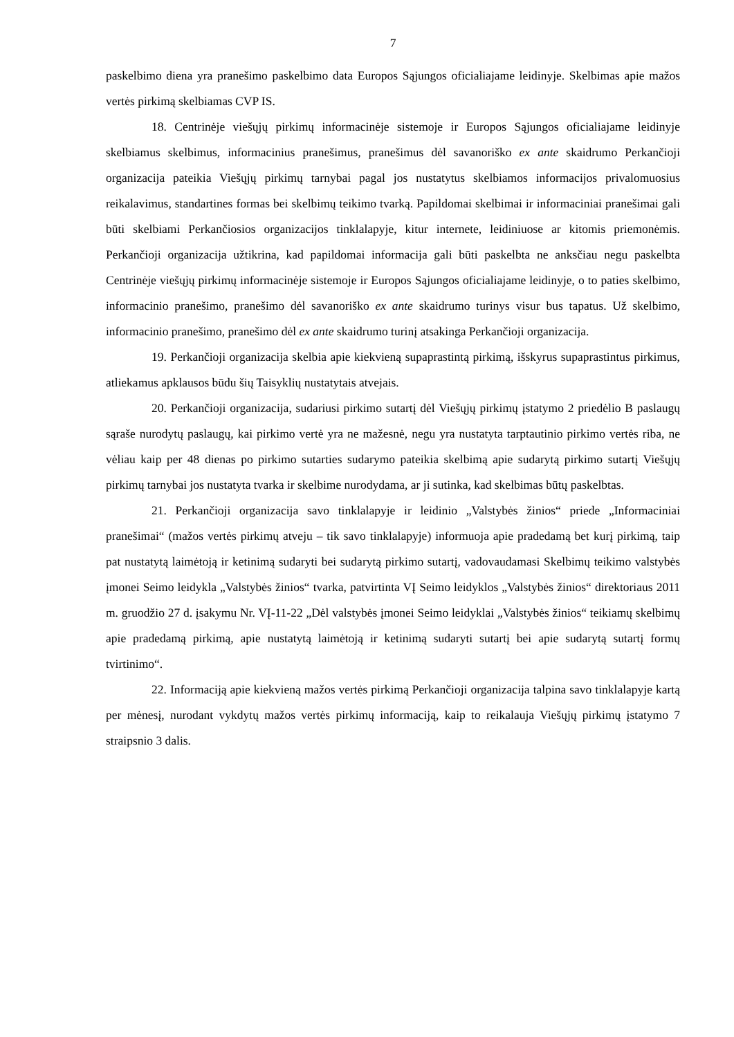7
paskelbimo diena yra pranešimo paskelbimo data Europos Sąjungos oficialiajame leidinyje. Skelbimas apie mažos vertės pirkimą skelbiamas CVP IS.
18. Centrinėje viešųjų pirkimų informacinėje sistemoje ir Europos Sąjungos oficialiajame leidinyje skelbiamus skelbimus, informacinius pranešimus, pranešimus dėl savanoriško ex ante skaidrumo Perkančioji organizacija pateikia Viešųjų pirkimų tarnybai pagal jos nustatytus skelbiamos informacijos privalomuosius reikalavimus, standartines formas bei skelbimų teikimo tvarką. Papildomai skelbimai ir informaciniai pranešimai gali būti skelbiami Perkančiosios organizacijos tinklalapyje, kitur internete, leidiniuose ar kitomis priemonėmis. Perkančioji organizacija užtikrina, kad papildomai informacija gali būti paskelbta ne anksčiau negu paskelbta Centrinėje viešųjų pirkimų informacinėje sistemoje ir Europos Sąjungos oficialiajame leidinyje, o to paties skelbimo, informacinio pranešimo, pranešimo dėl savanoriško ex ante skaidrumo turinys visur bus tapatus. Už skelbimo, informacinio pranešimo, pranešimo dėl ex ante skaidrumo turinį atsakinga Perkančioji organizacija.
19. Perkančioji organizacija skelbia apie kiekvieną supaprastintą pirkimą, išskyrus supaprastintus pirkimus, atliekamus apklausos būdu šių Taisyklių nustatytais atvejais.
20. Perkančioji organizacija, sudariusi pirkimo sutartį dėl Viešųjų pirkimų įstatymo 2 priedėlio B paslaugų sąraše nurodytų paslaugų, kai pirkimo vertė yra ne mažesnė, negu yra nustatyta tarptautinio pirkimo vertės riba, ne vėliau kaip per 48 dienas po pirkimo sutarties sudarymo pateikia skelbimą apie sudarytą pirkimo sutartį Viešųjų pirkimų tarnybai jos nustatyta tvarka ir skelbime nurodydama, ar ji sutinka, kad skelbimas būtų paskelbtas.
21. Perkančioji organizacija savo tinklalapyje ir leidinio „Valstybės žinios“ priede „Informaciniai pranešimai“ (mažos vertės pirkimų atveju – tik savo tinklalapyje) informuoja apie pradedamą bet kurį pirkimą, taip pat nustatytą laimėtoją ir ketinimą sudaryti bei sudarytą pirkimo sutartį, vadovaudamasi Skelbimų teikimo valstybės įmonei Seimo leidykla „Valstybės žinios“ tvarka, patvirtinta VĮ Seimo leidyklos „Valstybės žinios“ direktoriaus 2011 m. gruodžio 27 d. įsakymu Nr. VĮ-11-22 „Dėl valstybės įmonei Seimo leidyklai „Valstybės žinios“ teikiamų skelbimų apie pradedamą pirkimą, apie nustatytą laimėtoją ir ketinimą sudaryti sutartį bei apie sudarytą sutartį formų tvirtinimo“.
22. Informaciją apie kiekvieną mažos vertės pirkimą Perkančioji organizacija talpina savo tinklalapyje kartą per mėnesį, nurodant vykdytų mažos vertės pirkimų informaciją, kaip to reikalauja Viešųjų pirkimų įstatymo 7 straipsnio 3 dalis.